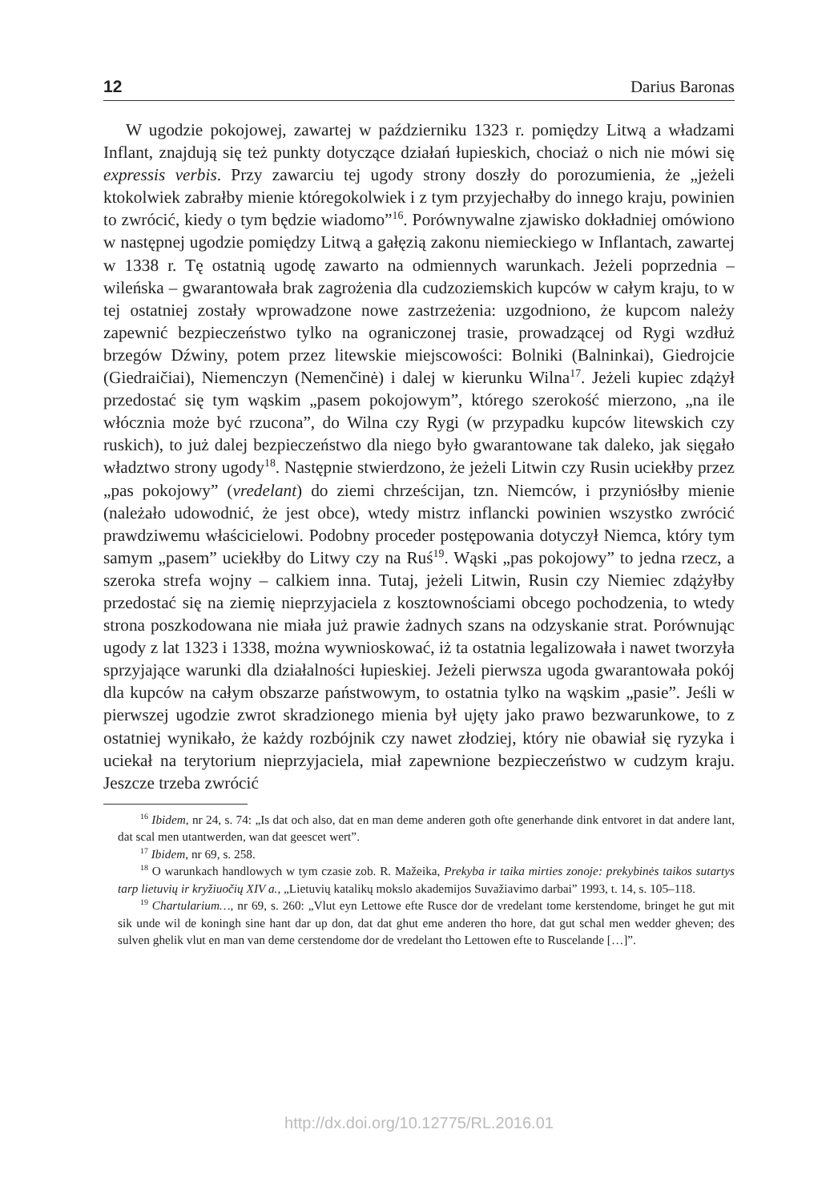12 Darius Baronas
W ugodzie pokojowej, zawartej w październiku 1323 r. pomiędzy Litwą a władzami Inflant, znajdują się też punkty dotyczące działań łupieskich, chociaż o nich nie mówi się expressis verbis. Przy zawarciu tej ugody strony doszły do porozumienia, że „jeżeli ktokolwiek zabrałby mienie któregokolwiek i z tym przyjechałby do innego kraju, powinien to zwrócić, kiedy o tym będzie wiadomo”<sup>16</sup>. Porównywalne zjawisko dokładniej omówiono w następnej ugodzie pomiędzy Litwą a gałęzią zakonu niemieckiego w Inflantach, zawartej w 1338 r. Tę ostatnią ugodę zawarto na odmiennych warunkach. Jeżeli poprzednia – wileńska – gwarantowała brak zagrożenia dla cudzoziemskich kupców w całym kraju, to w tej ostatniej zostały wprowadzone nowe zastrzeżenia: uzgodniono, że kupcom należy zapewnić bezpieczeństwo tylko na ograniczonej trasie, prowadzącej od Rygi wzdłuż brzegów Dźwiny, potem przez litewskie miejscowości: Bolniki (Balninkai), Giedrojcie (Giedraičiai), Niemenczyn (Nemenčinė) i dalej w kierunku Wilna<sup>17</sup>. Jeżeli kupiec zdążył przedostać się tym wąskim „pasem pokojowym”, którego szerokość mierzono, „na ile włócznia może być rzucona”, do Wilna czy Rygi (w przypadku kupców litewskich czy ruskich), to już dalej bezpieczeństwo dla niego było gwarantowane tak daleko, jak sięgało władztwo strony ugody<sup>18</sup>. Następnie stwierdzono, że jeżeli Litwin czy Rusin uciekłby przez „pas pokojowy” (vredelant) do ziemi chrześcijan, tzn. Niemców, i przyniósłby mienie (należało udowodnić, że jest obce), wtedy mistrz inflancki powinien wszystko zwrócić prawdziwemu właścicielowi. Podobny proceder postępowania dotyczył Niemca, który tym samym „pasem” uciekłby do Litwy czy na Ruś<sup>19</sup>. Wąski „pas pokojowy” to jedna rzecz, a szeroka strefa wojny – calkiem inna. Tutaj, jeżeli Litwin, Rusin czy Niemiec zdążyłby przedostać się na ziemię nieprzyjaciela z kosztownościami obcego pochodzenia, to wtedy strona poszkodowana nie miała już prawie żadnych szans na odzyskanie strat. Porównując ugody z lat 1323 i 1338, można wywnioskować, iż ta ostatnia legalizowała i nawet tworzyła sprzyjające warunki dla działalności łupieskiej. Jeżeli pierwsza ugoda gwarantowała pokój dla kupców na całym obszarze państwowym, to ostatnia tylko na wąskim „pasie”. Jeśli w pierwszej ugodzie zwrot skradzionego mienia był ujęty jako prawo bezwarunkowe, to z ostatniej wynikało, że każdy rozbójnik czy nawet złodziej, który nie obawiał się ryzyka i uciekał na terytorium nieprzyjaciela, miał zapewnione bezpieczeństwo w cudzym kraju. Jeszcze trzeba zwrócić
<sup>16</sup> Ibidem, nr 24, s. 74: „Is dat och also, dat en man deme anderen goth ofte generhande dink entvoret in dat andere lant, dat scal men utantwerden, wan dat geescet wert”.
<sup>17</sup> Ibidem, nr 69, s. 258.
<sup>18</sup> O warunkach handlowych w tym czasie zob. R. Mažeika, Prekyba ir taika mirties zonoje: prekybinės taikos sutartys tarp lietuvių ir kryžiuočių XIV a., „Lietuvių katalikų mokslo akademijos Suvažiavimo darbai” 1993, t. 14, s. 105–118.
<sup>19</sup> Chartularium…, nr 69, s. 260: „Vlut eyn Lettowe efte Rusce dor de vredelant tome kerstendome, bringet he gut mit sik unde wil de koningh sine hant dar up don, dat dat ghut eme anderen tho hore, dat gut schal men wedder gheven; des sulven ghelik vlut en man van deme cerstendome dor de vredelant tho Lettowen efte to Ruscelande […]”.
http://dx.doi.org/10.12775/RL.2016.01